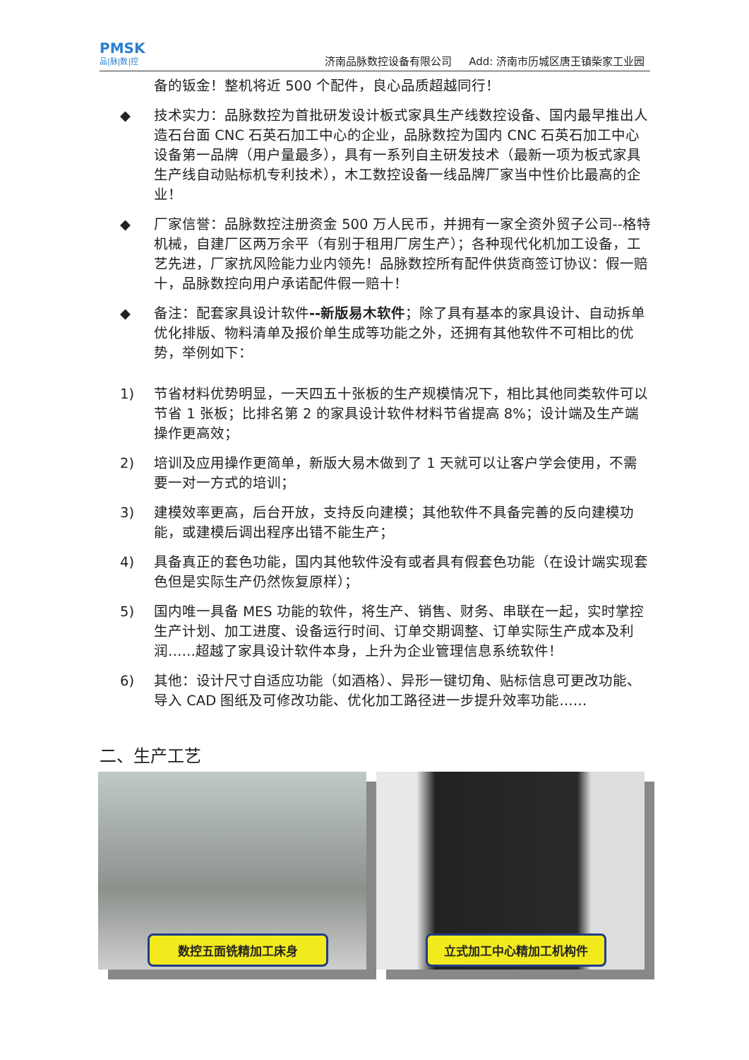PMSK
品|脉|数|控
济南品脉数控设备有限公司 Add: 济南市历城区唐王镇柴家工业园
备的钣金！整机将近 500 个配件，良心品质超越同行！
◆ 技术实力：品脉数控为首批研发设计板式家具生产线数控设备、国内最早推出人造石台面 CNC 石英石加工中心的企业，品脉数控为国内 CNC 石英石加工中心设备第一品牌（用户量最多），具有一系列自主研发技术（最新一项为板式家具生产线自动贴标机专利技术），木工数控设备一线品牌厂家当中性价比最高的企业！
◆ 厂家信誉：品脉数控注册资金 500 万人民币，并拥有一家全资外贸子公司--格特机械，自建厂区两万余平（有别于租用厂房生产）；各种现代化机加工设备，工艺先进，厂家抗风险能力业内领先！品脉数控所有配件供货商签订协议：假一赔十，品脉数控向用户承诺配件假一赔十！
◆ 备注：配套家具设计软件--新版易木软件；除了具有基本的家具设计、自动拆单优化排版、物料清单及报价单生成等功能之外，还拥有其他软件不可相比的优势，举例如下：
1) 节省材料优势明显，一天四五十张板的生产规模情况下，相比其他同类软件可以节省 1 张板；比排名第 2 的家具设计软件材料节省提高 8%；设计端及生产端操作更高效；
2) 培训及应用操作更简单，新版大易木做到了 1 天就可以让客户学会使用，不需要一对一方式的培训；
3) 建模效率更高，后台开放，支持反向建模；其他软件不具备完善的反向建模功能，或建模后调出程序出错不能生产；
4) 具备真正的套色功能，国内其他软件没有或者具有假套色功能（在设计端实现套色但是实际生产仍然恢复原样）；
5) 国内唯一具备 MES 功能的软件，将生产、销售、财务、串联在一起，实时掌控生产计划、加工进度、设备运行时间、订单交期调整、订单实际生产成本及利润……超越了家具设计软件本身，上升为企业管理信息系统软件！
6) 其他：设计尺寸自适应功能（如酒格）、异形一键切角、贴标信息可更改功能、导入 CAD 图纸及可修改功能、优化加工路径进一步提升效率功能……
二、生产工艺
数控五面铣精加工床身
立式加工中心精加工机构件